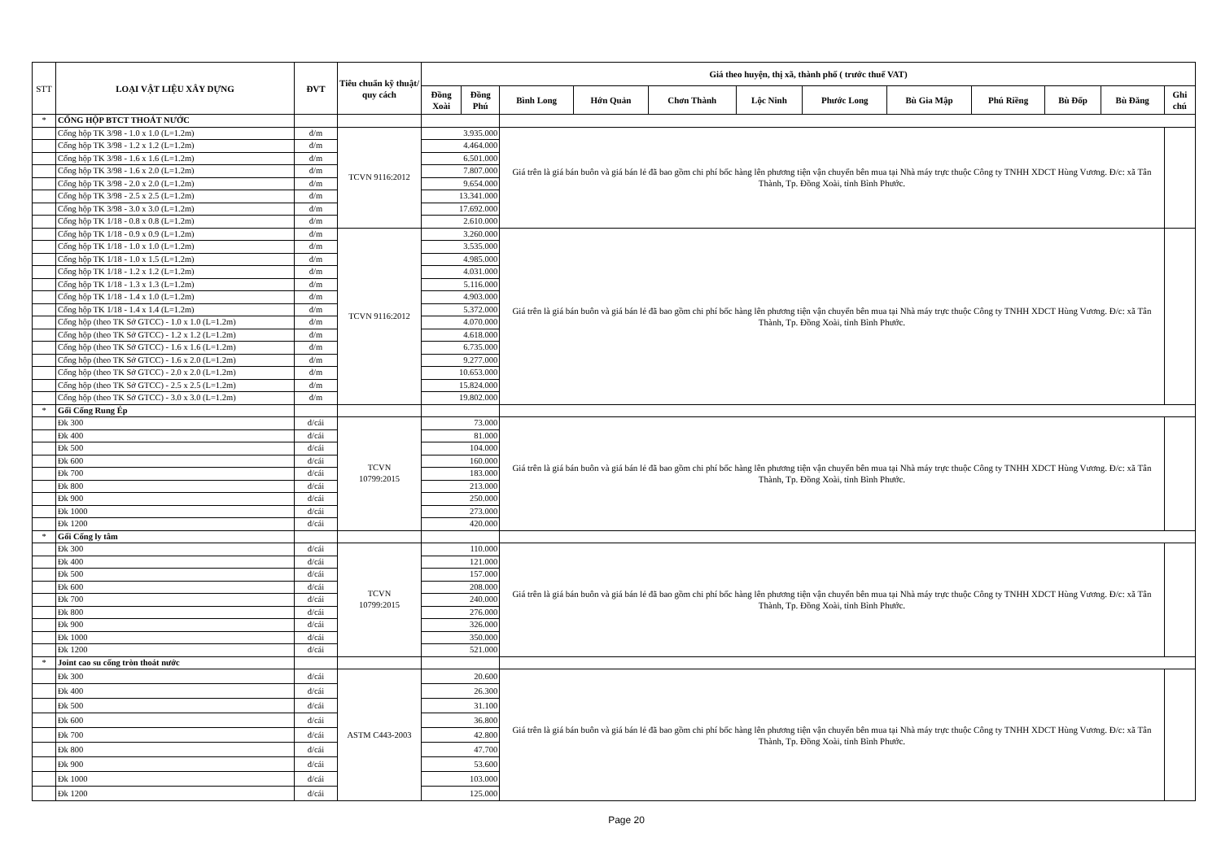| STT | LOẠI VẬT LIỆU XÂY DỰNG | ĐVT | Tiêu chuẩn kỹ thuật/ quy cách | Giá theo huyện, thị xã, thành phố ( trước thuế VAT) | | | | | | | | | | | |
| --- | --- | --- | --- | --- | --- | --- | --- | --- | --- | --- | --- | --- | --- | --- | --- |
| | | | | Đồng Xoài | Đồng Phú | Bình Long | Hớn Quản | Chơn Thành | Lộc Ninh | Phước Long | Bù Gia Mập | Phú Riềng | Bù Đốp | Bù Đăng | Ghi chú |
| * | CỐNG HỘP BTCT THOÁT NƯỚC | | | | | | | | | | | | | | |
| | Cống hộp TK 3/98 - 1.0 x 1.0 (L=1.2m) | đ/m | TCVN 9116:2012 | 3.935.000 | | Giá trên là giá bán buôn và giá bán lẻ đã bao gồm chi phí bốc hàng lên phương tiện vận chuyển bên mua tại Nhà máy trực thuộc Công ty TNHH XDCT Hùng Vương. Đ/c: xã Tân Thành, Tp. Đồng Xoài, tỉnh Bình Phước. | | | | | | | | | |
| | Cống hộp TK 3/98 - 1.2 x 1.2 (L=1.2m) | đ/m | | 4.464.000 | | | | | | | | | | | |
| | Cống hộp TK 3/98 - 1.6 x 1.6 (L=1.2m) | đ/m | | 6.501.000 | | | | | | | | | | | |
| | Cống hộp TK 3/98 - 1.6 x 2.0 (L=1.2m) | đ/m | | 7.807.000 | | | | | | | | | | | |
| | Cống hộp TK 3/98 - 2.0 x 2.0 (L=1.2m) | đ/m | | 9.654.000 | | | | | | | | | | | |
| | Cống hộp TK 3/98 - 2.5 x 2.5 (L=1.2m) | đ/m | | 13.341.000 | | | | | | | | | | | |
| | Cống hộp TK 3/98 - 3.0 x 3.0 (L=1.2m) | đ/m | | 17.692.000 | | | | | | | | | | | |
| | Cống hộp TK 1/18 - 0.8 x 0.8 (L=1.2m) | đ/m | | 2.610.000 | | | | | | | | | | | |
| | Cống hộp TK 1/18 - 0.9 x 0.9 (L=1.2m) | đ/m | TCVN 9116:2012 | 3.260.000 | | Giá trên là giá bán buôn và giá bán lẻ đã bao gồm chi phí bốc hàng lên phương tiện vận chuyển bên mua tại Nhà máy trực thuộc Công ty TNHH XDCT Hùng Vương. Đ/c: xã Tân Thành, Tp. Đồng Xoài, tỉnh Bình Phước. | | | | | | | | | |
| | Cống hộp TK 1/18 - 1.0 x 1.0 (L=1.2m) | đ/m | | 3.535.000 | | | | | | | | | | | |
| | Cống hộp TK 1/18 - 1.0 x 1.5 (L=1.2m) | đ/m | | 4.985.000 | | | | | | | | | | | |
| | Cống hộp TK 1/18 - 1.2 x 1.2 (L=1.2m) | đ/m | | 4.031.000 | | | | | | | | | | | |
| | Cống hộp TK 1/18 - 1.3 x 1.3 (L=1.2m) | đ/m | | 5.116.000 | | | | | | | | | | | |
| | Cống hộp TK 1/18 - 1.4 x 1.0 (L=1.2m) | đ/m | | 4.903.000 | | | | | | | | | | | |
| | Cống hộp TK 1/18 - 1.4 x 1.4 (L=1.2m) | đ/m | | 5.372.000 | | | | | | | | | | | |
| | Cống hộp (theo TK Sở GTCC) - 1.0 x 1.0 (L=1.2m) | đ/m | | 4.070.000 | | | | | | | | | | | |
| | Cống hộp (theo TK Sở GTCC) - 1.2 x 1.2 (L=1.2m) | đ/m | | 4.618.000 | | | | | | | | | | | |
| | Cống hộp (theo TK Sở GTCC) - 1.6 x 1.6 (L=1.2m) | đ/m | | 6.735.000 | | | | | | | | | | | |
| | Cống hộp (theo TK Sở GTCC) - 1.6 x 2.0 (L=1.2m) | đ/m | | 9.277.000 | | | | | | | | | | | |
| | Cống hộp (theo TK Sở GTCC) - 2.0 x 2.0 (L=1.2m) | đ/m | | 10.653.000 | | | | | | | | | | | |
| | Cống hộp (theo TK Sở GTCC) - 2.5 x 2.5 (L=1.2m) | đ/m | | 15.824.000 | | | | | | | | | | | |
| | Cống hộp (theo TK Sở GTCC) - 3.0 x 3.0 (L=1.2m) | đ/m | | 19.802.000 | | | | | | | | | | | |
| * | Gối Cống Rung Ép | | | | | | | | | | | | | | |
| | Đk 300 | đ/cái | TCVN 10799:2015 | 73.000 | | Giá trên là giá bán buôn và giá bán lẻ đã bao gồm chi phí bốc hàng lên phương tiện vận chuyển bên mua tại Nhà máy trực thuộc Công ty TNHH XDCT Hùng Vương. Đ/c: xã Tân Thành, Tp. Đồng Xoài, tỉnh Bình Phước. | | | | | | | | | |
| | Đk 400 | đ/cái | | 81.000 | | | | | | | | | | | |
| | Đk 500 | đ/cái | | 104.000 | | | | | | | | | | | |
| | Đk 600 | đ/cái | | 160.000 | | | | | | | | | | | |
| | Đk 700 | đ/cái | | 183.000 | | | | | | | | | | | |
| | Đk 800 | đ/cái | | 213.000 | | | | | | | | | | | |
| | Đk 900 | đ/cái | | 250.000 | | | | | | | | | | | |
| | Đk 1000 | đ/cái | | 273.000 | | | | | | | | | | | |
| | Đk 1200 | đ/cái | | 420.000 | | | | | | | | | | | |
| * | Gối Cống ly tâm | | | | | | | | | | | | | | |
| | Đk 300 | đ/cái | TCVN 10799:2015 | 110.000 | | Giá trên là giá bán buôn và giá bán lẻ đã bao gồm chi phí bốc hàng lên phương tiện vận chuyển bên mua tại Nhà máy trực thuộc Công ty TNHH XDCT Hùng Vương. Đ/c: xã Tân Thành, Tp. Đồng Xoài, tỉnh Bình Phước. | | | | | | | | | |
| | Đk 400 | đ/cái | | 121.000 | | | | | | | | | | | |
| | Đk 500 | đ/cái | | 157.000 | | | | | | | | | | | |
| | Đk 600 | đ/cái | | 208.000 | | | | | | | | | | | |
| | Đk 700 | đ/cái | | 240.000 | | | | | | | | | | | |
| | Đk 800 | đ/cái | | 276.000 | | | | | | | | | | | |
| | Đk 900 | đ/cái | | 326.000 | | | | | | | | | | | |
| | Đk 1000 | đ/cái | | 350.000 | | | | | | | | | | | |
| | Đk 1200 | đ/cái | | 521.000 | | | | | | | | | | | |
| * | Joint cao su cống tròn thoát nước | | | | | | | | | | | | | | |
| | Đk 300 | đ/cái | ASTM C443-2003 | 20.600 | | Giá trên là giá bán buôn và giá bán lẻ đã bao gồm chi phí bốc hàng lên phương tiện vận chuyển bên mua tại Nhà máy trực thuộc Công ty TNHH XDCT Hùng Vương. Đ/c: xã Tân Thành, Tp. Đồng Xoài, tỉnh Bình Phước. | | | | | | | | | |
| | Đk 400 | đ/cái | | 26.300 | | | | | | | | | | | |
| | Đk 500 | đ/cái | | 31.100 | | | | | | | | | | | |
| | Đk 600 | đ/cái | | 36.800 | | | | | | | | | | | |
| | Đk 700 | đ/cái | | 42.800 | | | | | | | | | | | |
| | Đk 800 | đ/cái | | 47.700 | | | | | | | | | | | |
| | Đk 900 | đ/cái | | 53.600 | | | | | | | | | | | |
| | Đk 1000 | đ/cái | | 103.000 | | | | | | | | | | | |
| | Đk 1200 | đ/cái | | 125.000 | | | | | | | | | | | |
Page 20